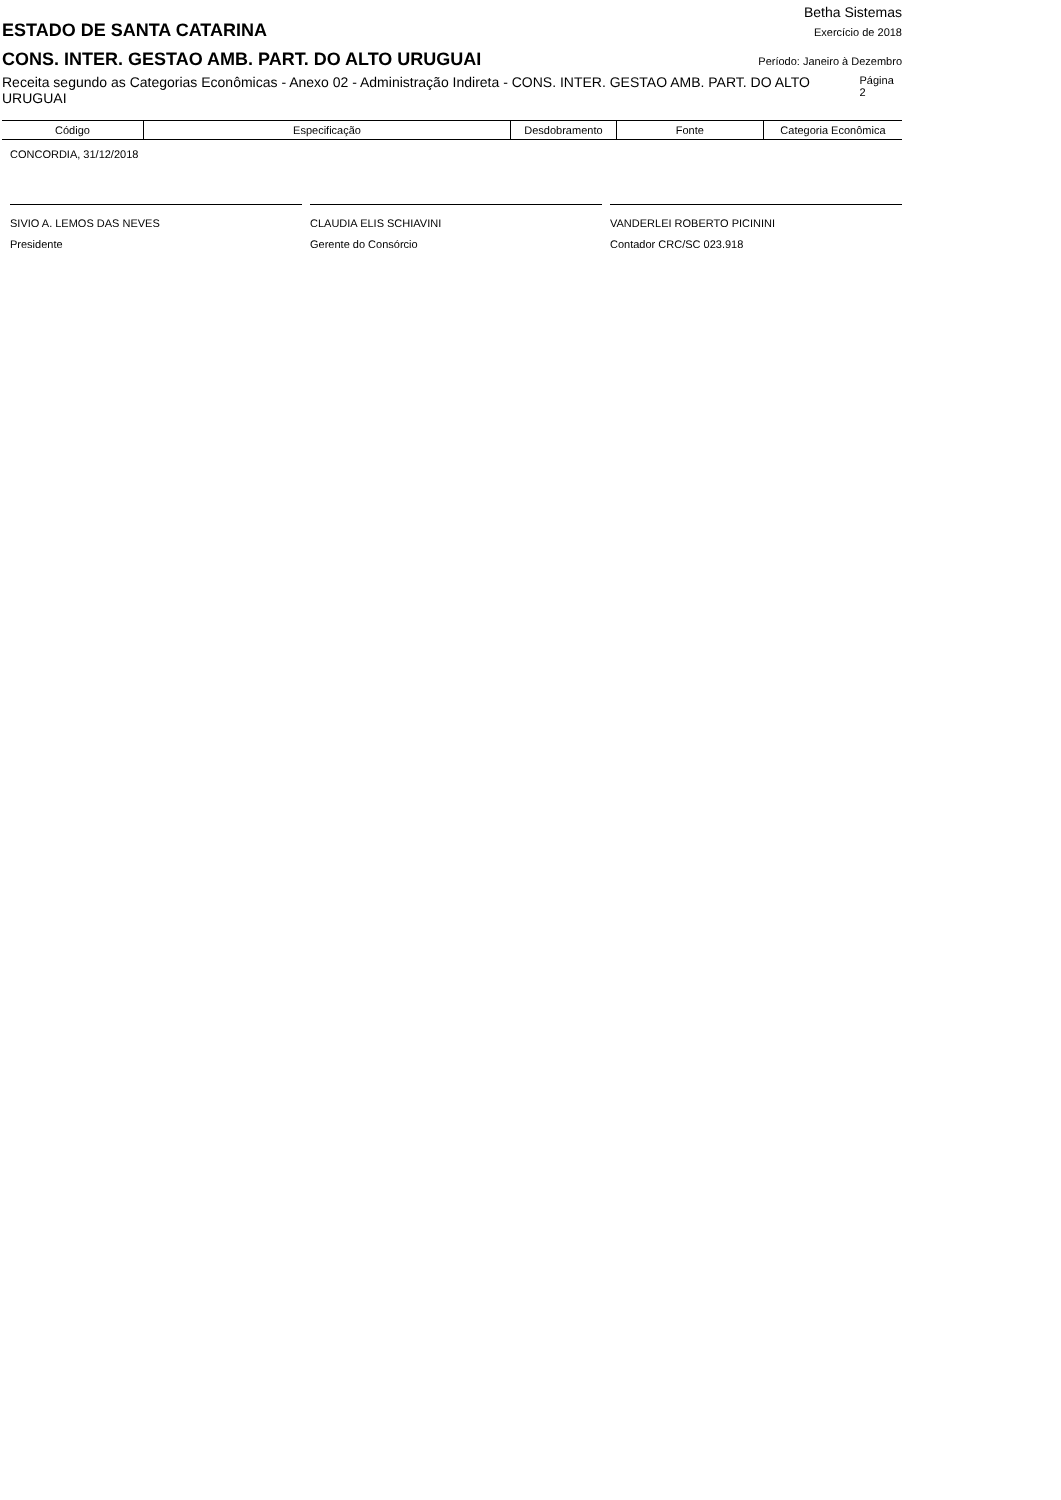Betha Sistemas
ESTADO DE SANTA CATARINA
Exercício de 2018
CONS. INTER. GESTAO AMB. PART. DO ALTO URUGUAI
Período: Janeiro à Dezembro
Receita segundo as Categorias Econômicas - Anexo 02 - Administração Indireta - CONS. INTER. GESTAO AMB. PART. DO ALTO URUGUAI Página 2
| Código | Especificação | Desdobramento | Fonte | Categoria Econômica |
| --- | --- | --- | --- | --- |
CONCORDIA, 31/12/2018
SIVIO A. LEMOS DAS NEVES
Presidente
CLAUDIA ELIS SCHIAVINI
Gerente do Consórcio
VANDERLEI ROBERTO PICININI
Contador CRC/SC 023.918